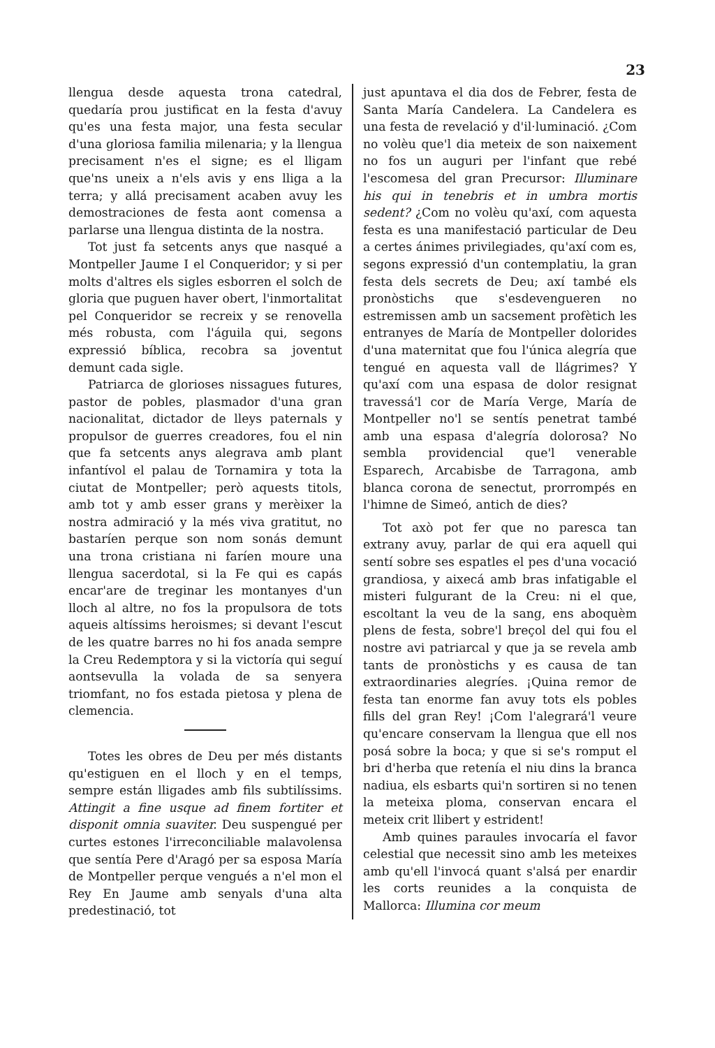23
llengua desde aquesta trona catedral, quedaría prou justificat en la festa d'avuy qu'es una festa major, una festa secular d'una gloriosa familia milenaria; y la llengua precisament n'es el signe; es el lligam que'ns uneix a n'els avis y ens lliga a la terra; y allá precisament acaben avuy les demostraciones de festa aont comensa a parlarse una llengua distinta de la nostra.
Tot just fa setcents anys que nasqué a Montpeller Jaume I el Conqueridor; y si per molts d'altres els sigles esborren el solch de gloria que puguen haver obert, l'inmortalitat pel Conqueridor se recreix y se renovella més robusta, com l'águila qui, segons expressió bíblica, recobra sa joventut demunt cada sigle.
Patriarca de glorioses nissagues futures, pastor de pobles, plasmador d'una gran nacionalitat, dictador de lleys paternals y propulsor de guerres creadores, fou el nin que fa setcents anys alegrava amb plant infantívol el palau de Tornamira y tota la ciutat de Montpeller; però aquests titols, amb tot y amb esser grans y merèixer la nostra admiració y la més viva gratitut, no bastaríen perque son nom sonás demunt una trona cristiana ni faríen moure una llengua sacerdotal, si la Fe qui es capás encar'are de treginar les montanyes d'un lloch al altre, no fos la propulsora de tots aqueis altíssims heroismes; si devant l'escut de les quatre barres no hi fos anada sempre la Creu Redemptora y si la victoría qui seguí aontsevulla la volada de sa senyera triomfant, no fos estada pietosa y plena de clemencia.
Totes les obres de Deu per més distants qu'estiguen en el lloch y en el temps, sempre están lligades amb fils subtilíssims. Attingit a fine usque ad finem fortiter et disponit omnia suaviter. Deu suspengué per curtes estones l'irreconciliable malavolensa que sentía Pere d'Aragó per sa esposa María de Montpeller perque vengués a n'el mon el Rey En Jaume amb senyals d'una alta predestinació, tot
just apuntava el dia dos de Febrer, festa de Santa María Candelera. La Candelera es una festa de revelació y d'il·luminació. ¿Com no volèu que'l dia meteix de son naixement no fos un auguri per l'infant que rebé l'escomesa del gran Precursor: Illuminare his qui in tenebris et in umbra mortis sedent? ¿Com no volèu qu'axí, com aquesta festa es una manifestació particular de Deu a certes ánimes privilegiades, qu'axí com es, segons expressió d'un contemplatiu, la gran festa dels secrets de Deu; axí també els pronòstichs que s'esdevengueren no estremissen amb un sacsement profètich les entranyes de María de Montpeller dolorides d'una maternitat que fou l'única alegría que tengué en aquesta vall de llágrimes? Y qu'axí com una espasa de dolor resignat travessá'l cor de María Verge, María de Montpeller no'l se sentís penetrat també amb una espasa d'alegría dolorosa? No sembla providencial que'l venerable Esparech, Arcabisbe de Tarragona, amb blanca corona de senectut, prorrompés en l'himne de Simeó, antich de dies?
Tot axò pot fer que no paresca tan extrany avuy, parlar de qui era aquell qui sentí sobre ses espatles el pes d'una vocació grandiosa, y aixecá amb bras infatigable el misteri fulgurant de la Creu: ni el que, escoltant la veu de la sang, ens aboquèm plens de festa, sobre'l breçol del qui fou el nostre avi patriarcal y que ja se revela amb tants de pronòstichs y es causa de tan extraordinaries alegríes. ¡Quina remor de festa tan enorme fan avuy tots els pobles fills del gran Rey! ¡Com l'alegrará'l veure qu'encare conservam la llengua que ell nos posá sobre la boca; y que si se's romput el bri d'herba que retenía el niu dins la branca nadiua, els esbarts qui'n sortiren si no tenen la meteixa ploma, conservan encara el meteix crit llibert y estrident!
Amb quines paraules invocaría el favor celestial que necessit sino amb les meteixes amb qu'ell l'invocá quant s'alsá per enardir les corts reunides a la conquista de Mallorca: Illumina cor meum